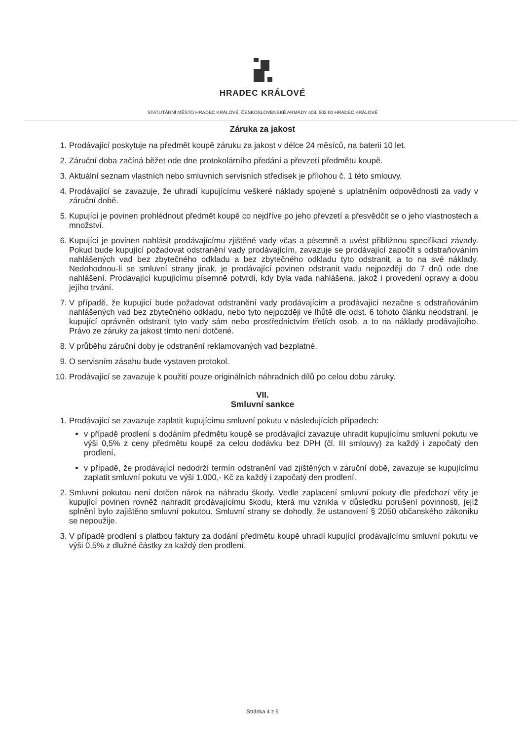HRADEC KRÁLOVÉ
STATUTÁRNÍ MĚSTO HRADEC KRÁLOVÉ, ČESKOSLOVENSKÉ ARMÁDY 408, 502 00 HRADEC KRÁLOVÉ
Záruka za jakost
1. Prodávající poskytuje na předmět koupě záruku za jakost v délce 24 měsíců, na baterii 10 let.
2. Záruční doba začíná běžet ode dne protokolárního předání a převzetí předmětu koupě.
3. Aktuální seznam vlastních nebo smluvních servisních středisek je přílohou č. 1 této smlouvy.
4. Prodávající se zavazuje, že uhradí kupujícímu veškeré náklady spojené s uplatněním odpovědnosti za vady v záruční době.
5. Kupující je povinen prohlédnout předmět koupě co nejdříve po jeho převzetí a přesvědčit se o jeho vlastnostech a množství.
6. Kupující je povinen nahlásit prodávajícímu zjištěné vady včas a písemně a uvést přibližnou specifikaci závady. Pokud bude kupující požadovat odstranění vady prodávajícím, zavazuje se prodávající započít s odstraňováním nahlášených vad bez zbytečného odkladu a bez zbytečného odkladu tyto odstranit, a to na své náklady. Nedohodnou-li se smluvní strany jinak, je prodávající povinen odstranit vadu nejpozději do 7 dnů ode dne nahlášení. Prodávající kupujícímu písemně potvrdí, kdy byla vada nahlášena, jakož i provedení opravy a dobu jejího trvání.
7. V případě, že kupující bude požadovat odstranění vady prodávajícím a prodávající nezačne s odstraňováním nahlášených vad bez zbytečného odkladu, nebo tyto nejpozději ve lhůtě dle odst. 6 tohoto článku neodstraní, je kupující oprávněn odstranit tyto vady sám nebo prostřednictvím třetích osob, a to na náklady prodávajícího. Právo ze záruky za jakost tímto není dotčené.
8. V průběhu záruční doby je odstranění reklamovaných vad bezplatné.
9. O servisním zásahu bude vystaven protokol.
10. Prodávající se zavazuje k použití pouze originálních náhradních dílů po celou dobu záruky.
VII.
Smluvní sankce
1. Prodávající se zavazuje zaplatit kupujícímu smluvní pokutu v následujících případech:
v případě prodlení s dodáním předmětu koupě se prodávající zavazuje uhradit kupujícímu smluvní pokutu ve výši 0,5% z ceny předmětu koupě za celou dodávku bez DPH (čl. III smlouvy) za každý i započatý den prodlení,
v případě, že prodávající nedodrží termín odstranění vad zjištěných v záruční době, zavazuje se kupujícímu zaplatit smluvní pokutu ve výši 1.000,- Kč za každý i započatý den prodlení.
2. Smluvní pokutou není dotčen nárok na náhradu škody. Vedle zaplacení smluvní pokuty dle předchozí věty je kupující povinen rovněž nahradit prodávajícímu škodu, která mu vznikla v důsledku porušení povinnosti, jejíž splnění bylo zajištěno smluvní pokutou. Smluvní strany se dohodly, že ustanovení § 2050 občanského zákoníku se nepoužije.
3. V případě prodlení s platbou faktury za dodání předmětu koupě uhradí kupující prodávajícímu smluvní pokutu ve výši 0,5% z dlužné částky za každý den prodlení.
Stránka 4 z 6